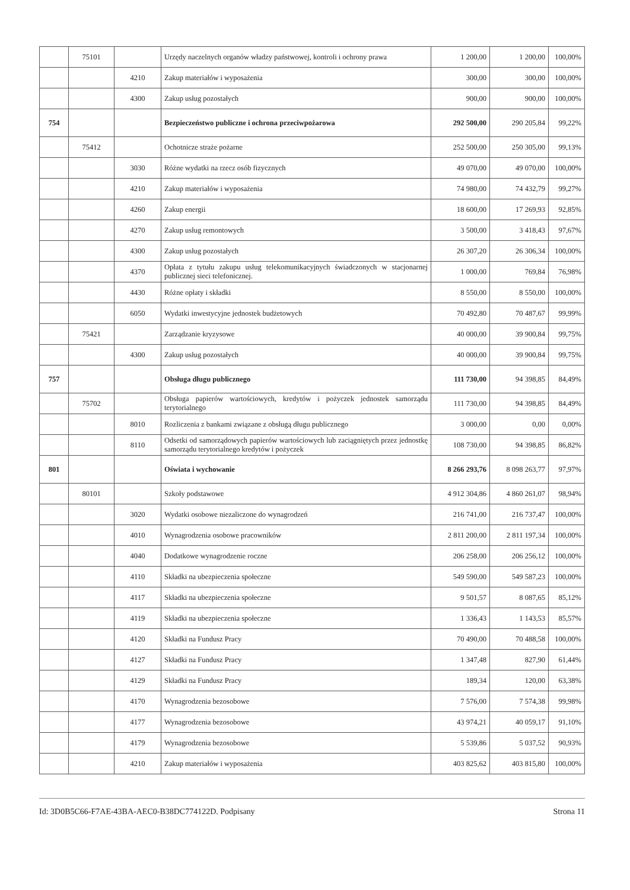| | 75101 | | Urzędy naczelnych organów władzy państwowej, kontroli i ochrony prawa | 1 200,00 | 1 200,00 | 100,00% |
| | | 4210 | Zakup materiałów i wyposażenia | 300,00 | 300,00 | 100,00% |
| | | 4300 | Zakup usług pozostałych | 900,00 | 900,00 | 100,00% |
| 754 | | | Bezpieczeństwo publiczne i ochrona przeciwpożarowa | 292 500,00 | 290 205,84 | 99,22% |
| | 75412 | | Ochotnicze straże pożarne | 252 500,00 | 250 305,00 | 99,13% |
| | | 3030 | Różne wydatki na rzecz osób fizycznych | 49 070,00 | 49 070,00 | 100,00% |
| | | 4210 | Zakup materiałów i wyposażenia | 74 980,00 | 74 432,79 | 99,27% |
| | | 4260 | Zakup energii | 18 600,00 | 17 269,93 | 92,85% |
| | | 4270 | Zakup usług remontowych | 3 500,00 | 3 418,43 | 97,67% |
| | | 4300 | Zakup usług pozostałych | 26 307,20 | 26 306,34 | 100,00% |
| | | 4370 | Opłata z tytułu zakupu usług telekomunikacyjnych świadczonych w stacjonarnej publicznej sieci telefonicznej. | 1 000,00 | 769,84 | 76,98% |
| | | 4430 | Różne opłaty i składki | 8 550,00 | 8 550,00 | 100,00% |
| | | 6050 | Wydatki inwestycyjne jednostek budżetowych | 70 492,80 | 70 487,67 | 99,99% |
| | 75421 | | Zarządzanie kryzysowe | 40 000,00 | 39 900,84 | 99,75% |
| | | 4300 | Zakup usług pozostałych | 40 000,00 | 39 900,84 | 99,75% |
| 757 | | | Obsługa długu publicznego | 111 730,00 | 94 398,85 | 84,49% |
| | 75702 | | Obsługa papierów wartościowych, kredytów i pożyczek jednostek samorządu terytorialnego | 111 730,00 | 94 398,85 | 84,49% |
| | | 8010 | Rozliczenia z bankami związane z obsługą długu publicznego | 3 000,00 | 0,00 | 0,00% |
| | | 8110 | Odsetki od samorządowych papierów wartościowych lub zaciągniętych przez jednostkę samorządu terytorialnego kredytów i pożyczek | 108 730,00 | 94 398,85 | 86,82% |
| 801 | | | Oświata i wychowanie | 8 266 293,76 | 8 098 263,77 | 97,97% |
| | 80101 | | Szkoły podstawowe | 4 912 304,86 | 4 860 261,07 | 98,94% |
| | | 3020 | Wydatki osobowe niezaliczone do wynagrodzeń | 216 741,00 | 216 737,47 | 100,00% |
| | | 4010 | Wynagrodzenia osobowe pracowników | 2 811 200,00 | 2 811 197,34 | 100,00% |
| | | 4040 | Dodatkowe wynagrodzenie roczne | 206 258,00 | 206 256,12 | 100,00% |
| | | 4110 | Składki na ubezpieczenia społeczne | 549 590,00 | 549 587,23 | 100,00% |
| | | 4117 | Składki na ubezpieczenia społeczne | 9 501,57 | 8 087,65 | 85,12% |
| | | 4119 | Składki na ubezpieczenia społeczne | 1 336,43 | 1 143,53 | 85,57% |
| | | 4120 | Składki na Fundusz Pracy | 70 490,00 | 70 488,58 | 100,00% |
| | | 4127 | Składki na Fundusz Pracy | 1 347,48 | 827,90 | 61,44% |
| | | 4129 | Składki na Fundusz Pracy | 189,34 | 120,00 | 63,38% |
| | | 4170 | Wynagrodzenia bezosobowe | 7 576,00 | 7 574,38 | 99,98% |
| | | 4177 | Wynagrodzenia bezosobowe | 43 974,21 | 40 059,17 | 91,10% |
| | | 4179 | Wynagrodzenia bezosobowe | 5 539,86 | 5 037,52 | 90,93% |
| | | 4210 | Zakup materiałów i wyposażenia | 403 825,62 | 403 815,80 | 100,00% |
Id: 3D0B5C66-F7AE-43BA-AEC0-B38DC774122D. Podpisany Strona 11